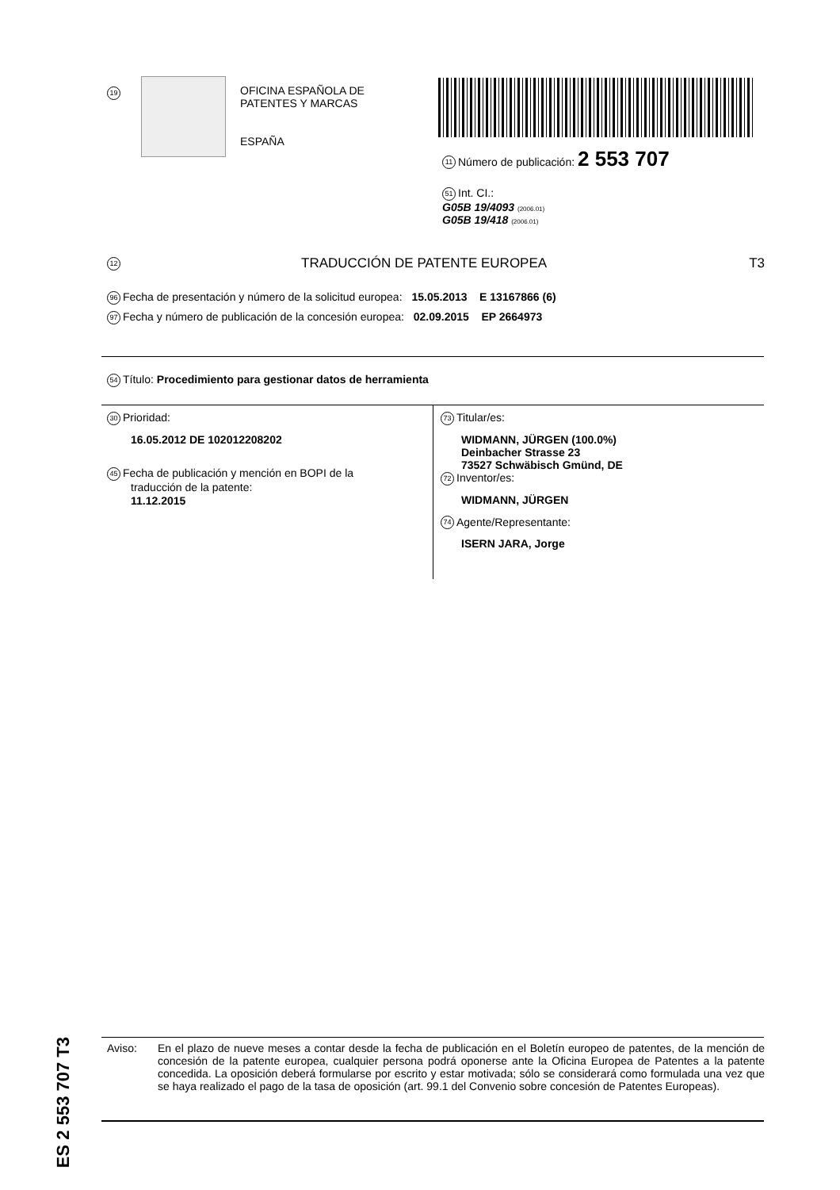19
OFICINA ESPAÑOLA DE
PATENTES Y MARCAS
ESPAÑA
11 Número de publicación: 2 553 707
51 Int. CI.:
G05B 19/4093 (2006.01)
G05B 19/418 (2006.01)
12 TRADUCCIÓN DE PATENTE EUROPEA T3
96 Fecha de presentación y número de la solicitud europea: 15.05.2013 E 13167866 (6)
97 Fecha y número de publicación de la concesión europea: 02.09.2015 EP 2664973
54 Título: Procedimiento para gestionar datos de herramienta
30 Prioridad:
16.05.2012 DE 102012208202
45 Fecha de publicación y mención en BOPI de la
traducción de la patente:
11.12.2015
73 Titular/es:
WIDMANN, JÜRGEN (100.0%)
Deinbacher Strasse 23
73527 Schwäbisch Gmünd, DE
72 Inventor/es:
WIDMANN, JÜRGEN
74 Agente/Representante:
ISERN JARA, Jorge
ES 2 553 707 T3
Aviso: En el plazo de nueve meses a contar desde la fecha de publicación en el Boletín europeo de patentes, de la mención de concesión de la patente europea, cualquier persona podrá oponerse ante la Oficina Europea de Patentes a la patente concedida. La oposición deberá formularse por escrito y estar motivada; sólo se considerará como formulada una vez que se haya realizado el pago de la tasa de oposición (art. 99.1 del Convenio sobre concesión de Patentes Europeas).